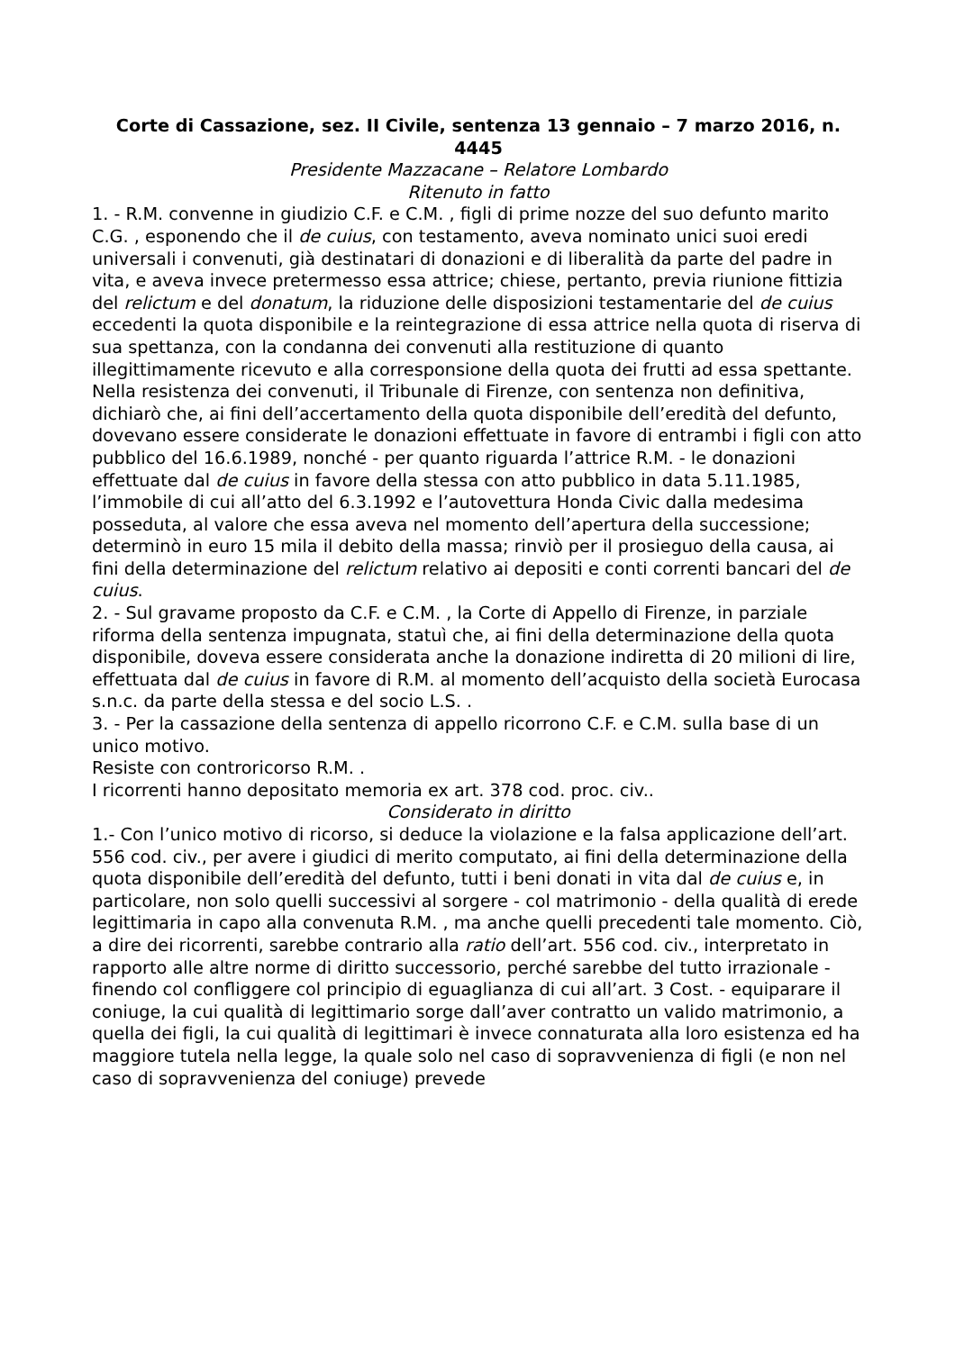Corte di Cassazione, sez. II Civile, sentenza 13 gennaio – 7 marzo 2016, n. 4445
Presidente Mazzacane – Relatore Lombardo
Ritenuto in fatto
1. - R.M. convenne in giudizio C.F. e C.M. , figli di prime nozze del suo defunto marito C.G. , esponendo che il de cuius, con testamento, aveva nominato unici suoi eredi universali i convenuti, già destinatari di donazioni e di liberalità da parte del padre in vita, e aveva invece pretermesso essa attrice; chiese, pertanto, previa riunione fittizia del relictum e del donatum, la riduzione delle disposizioni testamentarie del de cuius eccedenti la quota disponibile e la reintegrazione di essa attrice nella quota di riserva di sua spettanza, con la condanna dei convenuti alla restituzione di quanto illegittimamente ricevuto e alla corresponsione della quota dei frutti ad essa spettante.
Nella resistenza dei convenuti, il Tribunale di Firenze, con sentenza non definitiva, dichiarò che, ai fini dell’accertamento della quota disponibile dell’eredità del defunto, dovevano essere considerate le donazioni effettuate in favore di entrambi i figli con atto pubblico del 16.6.1989, nonché - per quanto riguarda l’attrice R.M. - le donazioni effettuate dal de cuius in favore della stessa con atto pubblico in data 5.11.1985, l’immobile di cui all’atto del 6.3.1992 e l’autovettura Honda Civic dalla medesima posseduta, al valore che essa aveva nel momento dell’apertura della successione; determinò in euro 15 mila il debito della massa; rinviò per il prosieguo della causa, ai fini della determinazione del relictum relativo ai depositi e conti correnti bancari del de cuius.
2. - Sul gravame proposto da C.F. e C.M. , la Corte di Appello di Firenze, in parziale riforma della sentenza impugnata, statuì che, ai fini della determinazione della quota disponibile, doveva essere considerata anche la donazione indiretta di 20 milioni di lire, effettuata dal de cuius in favore di R.M. al momento dell’acquisto della società Eurocasa s.n.c. da parte della stessa e del socio L.S. .
3. - Per la cassazione della sentenza di appello ricorrono C.F. e C.M. sulla base di un unico motivo.
Resiste con controricorso R.M. .
I ricorrenti hanno depositato memoria ex art. 378 cod. proc. civ..
Considerato in diritto
1.- Con l’unico motivo di ricorso, si deduce la violazione e la falsa applicazione dell’art. 556 cod. civ., per avere i giudici di merito computato, ai fini della determinazione della quota disponibile dell’eredità del defunto, tutti i beni donati in vita dal de cuius e, in particolare, non solo quelli successivi al sorgere - col matrimonio - della qualità di erede legittimaria in capo alla convenuta R.M. , ma anche quelli precedenti tale momento. Ciò, a dire dei ricorrenti, sarebbe contrario alla ratio dell’art. 556 cod. civ., interpretato in rapporto alle altre norme di diritto successorio, perché sarebbe del tutto irrazionale - finendo col confliggere col principio di eguaglianza di cui all’art. 3 Cost. - equiparare il coniuge, la cui qualità di legittimario sorge dall’aver contratto un valido matrimonio, a quella dei figli, la cui qualità di legittimari è invece connaturata alla loro esistenza ed ha maggiore tutela nella legge, la quale solo nel caso di sopravvenienza di figli (e non nel caso di sopravvenienza del coniuge) prevede